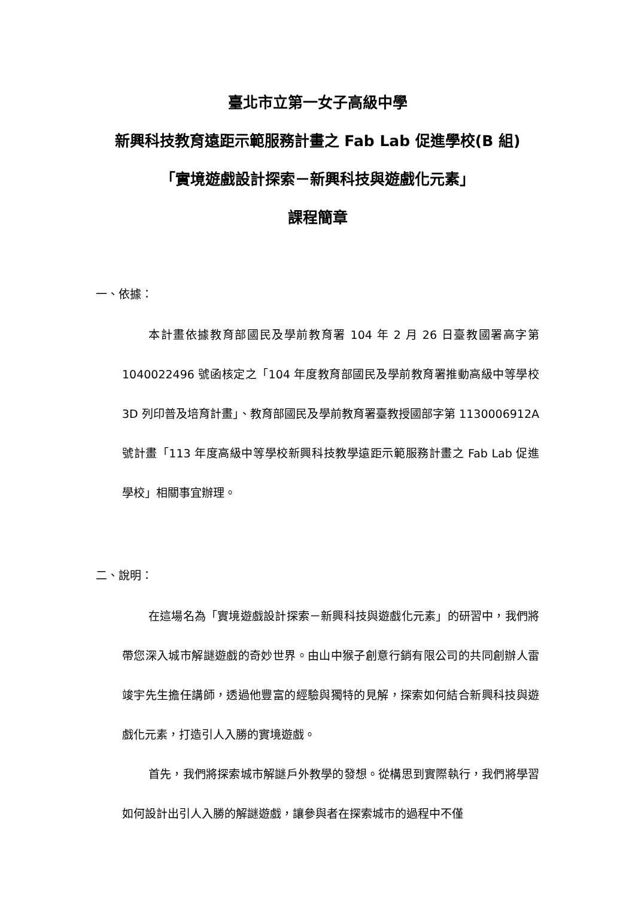臺北市立第一女子高級中學
新興科技教育遠距示範服務計畫之 Fab Lab 促進學校(B 組)
「實境遊戲設計探索－新興科技與遊戲化元素」
課程簡章
一、依據：
本計畫依據教育部國民及學前教育署 104 年 2 月 26 日臺教國署高字第 1040022496 號函核定之「104 年度教育部國民及學前教育署推動高級中等學校 3D 列印普及培育計畫」、教育部國民及學前教育署臺教授國部字第 1130006912A 號計畫「113 年度高級中等學校新興科技教學遠距示範服務計畫之 Fab Lab 促進學校」相關事宜辦理。
二、說明：
在這場名為「實境遊戲設計探索－新興科技與遊戲化元素」的研習中，我們將帶您深入城市解謎遊戲的奇妙世界。由山中猴子創意行銷有限公司的共同創辦人雷竣宇先生擔任講師，透過他豐富的經驗與獨特的見解，探索如何結合新興科技與遊戲化元素，打造引人入勝的實境遊戲。
首先，我們將探索城市解謎戶外教學的發想。從構思到實際執行，我們將學習如何設計出引人入勝的解謎遊戲，讓參與者在探索城市的過程中不僅